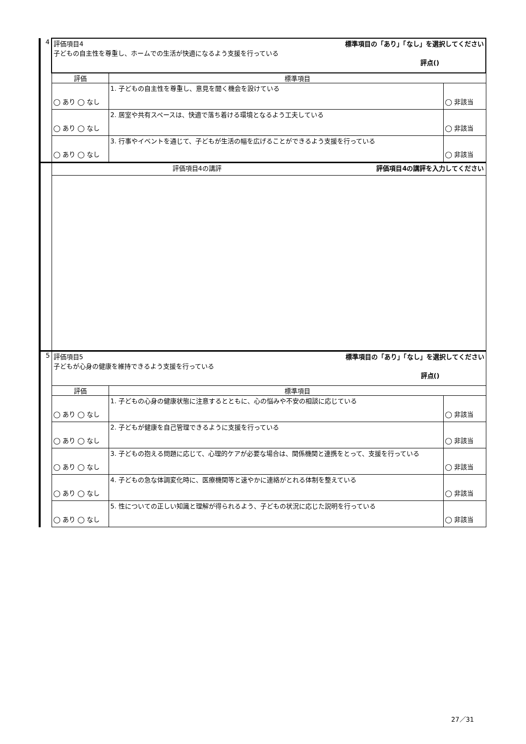| 4 | 評価項目4 標準項目の「あり」「なし」を選択してください 子どもの自主性を尊重し、ホームでの生活が快適になるよう支援を行っている 評点() | | |
| | 評価 | 標準項目 | |
| | ◯ あり ◯ なし | 1. 子どもの自主性を尊重し、意見を聞く機会を設けている | ◯ 非該当 |
| | ◯ あり ◯ なし | 2. 居室や共有スペースは、快適で落ち着ける環境となるよう工夫している | ◯ 非該当 |
| | ◯ あり ◯ なし | 3. 行事やイベントを通じて、子どもが生活の幅を広げることができるよう支援を行っている | ◯ 非該当 |
| | 評価項目4の講評 評価項目4の講評を入力してください | | |
| 5 | 評価項目5 標準項目の「あり」「なし」を選択してください 子どもが心身の健康を維持できるよう支援を行っている 評点() | | |
| | 評価 | 標準項目 | |
| | ◯ あり ◯ なし | 1. 子どもの心身の健康状態に注意するとともに、心の悩みや不安の相談に応じている | ◯ 非該当 |
| | ◯ あり ◯ なし | 2. 子どもが健康を自己管理できるように支援を行っている | ◯ 非該当 |
| | ◯ あり ◯ なし | 3. 子どもの抱える問題に応じて、心理的ケアが必要な場合は、関係機関と連携をとって、支援を行っている | ◯ 非該当 |
| | ◯ あり ◯ なし | 4. 子どもの急な体調変化時に、医療機関等と速やかに連絡がとれる体制を整えている | ◯ 非該当 |
| | ◯ あり ◯ なし | 5. 性についての正しい知識と理解が得られるよう、子どもの状況に応じた説明を行っている | ◯ 非該当 |
27／31